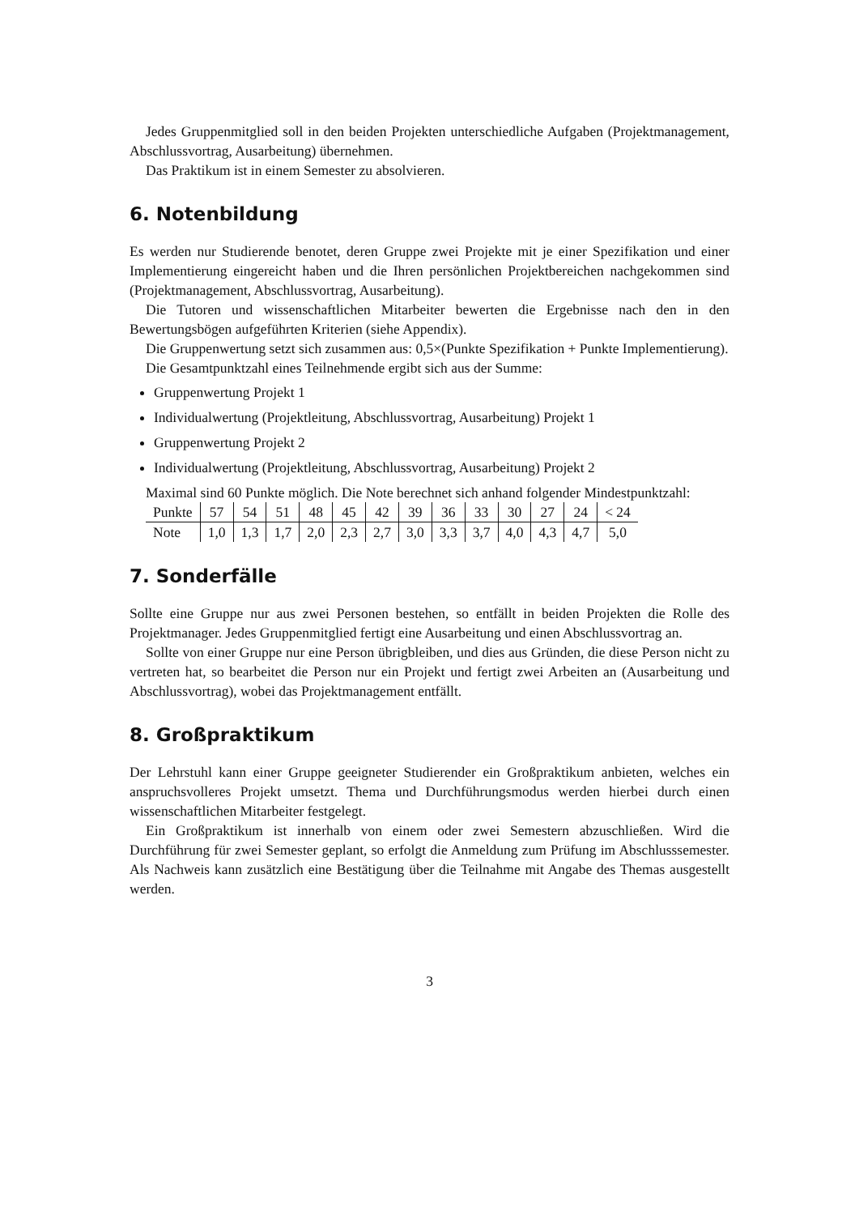Jedes Gruppenmitglied soll in den beiden Projekten unterschiedliche Aufgaben (Projektmanagement, Abschlussvortrag, Ausarbeitung) übernehmen.
Das Praktikum ist in einem Semester zu absolvieren.
6. Notenbildung
Es werden nur Studierende benotet, deren Gruppe zwei Projekte mit je einer Spezifikation und einer Implementierung eingereicht haben und die Ihren persönlichen Projektbereichen nachgekommen sind (Projektmanagement, Abschlussvortrag, Ausarbeitung).
Die Tutoren und wissenschaftlichen Mitarbeiter bewerten die Ergebnisse nach den in den Bewertungsbögen aufgeführten Kriterien (siehe Appendix).
Die Gruppenwertung setzt sich zusammen aus: 0,5×(Punkte Spezifikation + Punkte Implementierung).
Die Gesamtpunktzahl eines Teilnehmende ergibt sich aus der Summe:
Gruppenwertung Projekt 1
Individualwertung (Projektleitung, Abschlussvortrag, Ausarbeitung) Projekt 1
Gruppenwertung Projekt 2
Individualwertung (Projektleitung, Abschlussvortrag, Ausarbeitung) Projekt 2
Maximal sind 60 Punkte möglich. Die Note berechnet sich anhand folgender Mindestpunktzahl:
| Punkte | 57 | 54 | 51 | 48 | 45 | 42 | 39 | 36 | 33 | 30 | 27 | 24 | < 24 |
| Note | 1,0 | 1,3 | 1,7 | 2,0 | 2,3 | 2,7 | 3,0 | 3,3 | 3,7 | 4,0 | 4,3 | 4,7 | 5,0 |
7. Sonderfälle
Sollte eine Gruppe nur aus zwei Personen bestehen, so entfällt in beiden Projekten die Rolle des Projektmanager. Jedes Gruppenmitglied fertigt eine Ausarbeitung und einen Abschlussvortrag an.
Sollte von einer Gruppe nur eine Person übrigbleiben, und dies aus Gründen, die diese Person nicht zu vertreten hat, so bearbeitet die Person nur ein Projekt und fertigt zwei Arbeiten an (Ausarbeitung und Abschlussvortrag), wobei das Projektmanagement entfällt.
8. Großpraktikum
Der Lehrstuhl kann einer Gruppe geeigneter Studierender ein Großpraktikum anbieten, welches ein anspruchsvolleres Projekt umsetzt. Thema und Durchführungsmodus werden hierbei durch einen wissenschaftlichen Mitarbeiter festgelegt.
Ein Großpraktikum ist innerhalb von einem oder zwei Semestern abzuschließen. Wird die Durchführung für zwei Semester geplant, so erfolgt die Anmeldung zum Prüfung im Abschlusssemester. Als Nachweis kann zusätzlich eine Bestätigung über die Teilnahme mit Angabe des Themas ausgestellt werden.
3